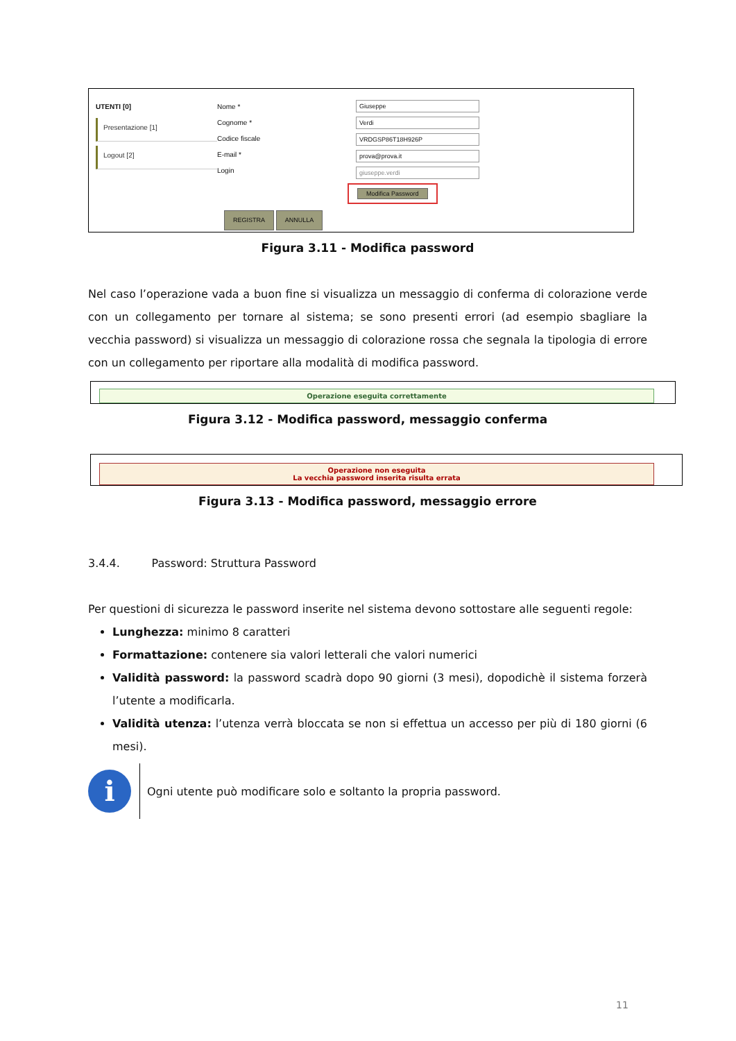UTENTI [0]
Presentazione [1]
Logout [2]
Nome *
Cognome *
Codice fiscale
E-mail *
Login
REGISTRA ANNULLA
Giuseppe
Verdi
VRDGSP86T18H926P
prova@prova.it
giuseppe.verdi
Modifica Password
Figura 3.11 - Modifica password
Nel caso l’operazione vada a buon fine si visualizza un messaggio di conferma di colorazione verde con un collegamento per tornare al sistema; se sono presenti errori (ad esempio sbagliare la vecchia password) si visualizza un messaggio di colorazione rossa che segnala la tipologia di errore con un collegamento per riportare alla modalità di modifica password.
Operazione eseguita correttamente
Figura 3.12 - Modifica password, messaggio conferma
Operazione non eseguita
La vecchia password inserita risulta errata
Figura 3.13 - Modifica password, messaggio errore
3.4.4. Password: Struttura Password
Per questioni di sicurezza le password inserite nel sistema devono sottostare alle seguenti regole:
Lunghezza: minimo 8 caratteri
Formattazione: contenere sia valori letterali che valori numerici
Validità password: la password scadrà dopo 90 giorni (3 mesi), dopodichè il sistema forzerà l’utente a modificarla.
Validità utenza: l’utenza verrà bloccata se non si effettua un accesso per più di 180 giorni (6 mesi).
i
Ogni utente può modificare solo e soltanto la propria password.
11